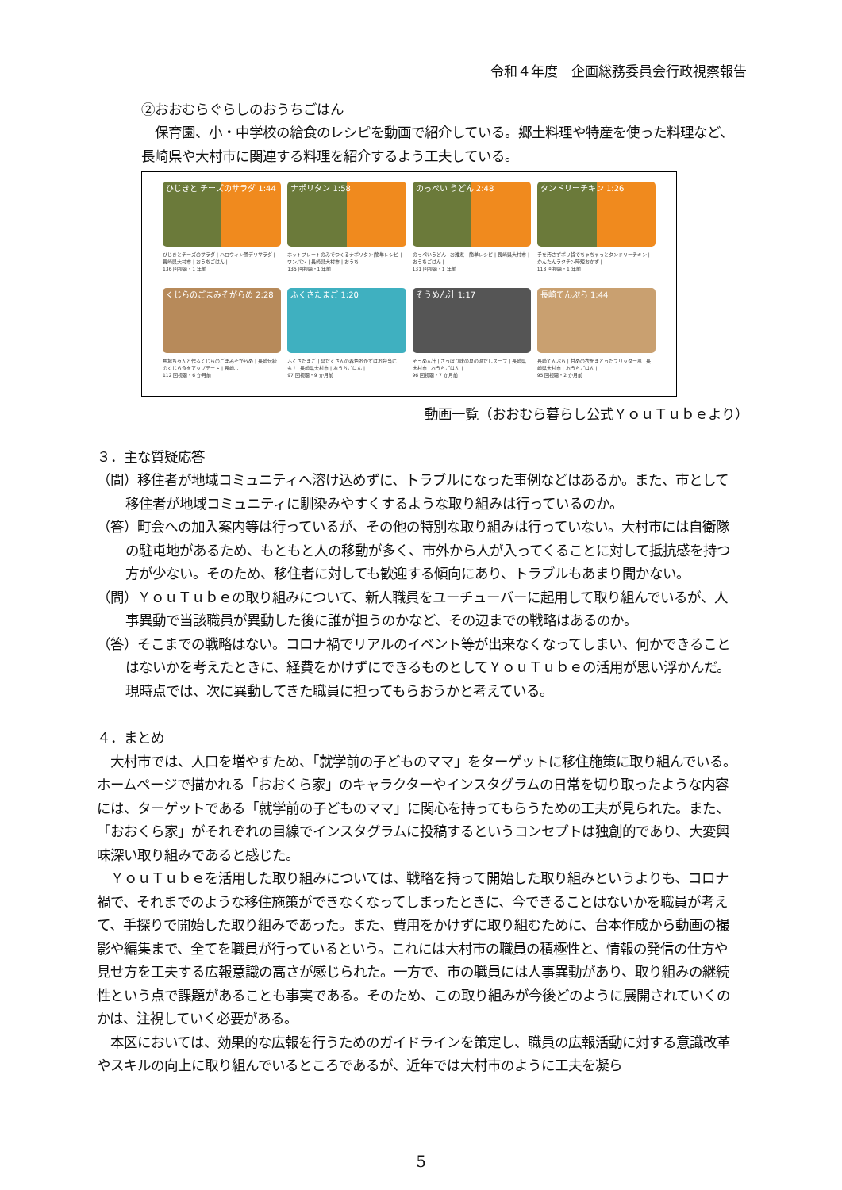令和４年度　企画総務委員会行政視察報告
②おおむらぐらしのおうちごはん
　保育園、小・中学校の給食のレシピを動画で紹介している。郷土料理や特産を使った料理など、長崎県や大村市に関連する料理を紹介するよう工夫している。
ひじきと チーズのサラダ 1:44
ひじきとチーズのサラダ | ハロウィン風デリサラダ | 長崎県大村市 | おうちごはん |
136 回視聴・1 年前
ナポリタン 1:58
ホットプレートのみでつくるナポリタン|簡単レシピ | ワンパン | 長崎県大村市 | おうち...
135 回視聴・1 年前
のっぺい うどん 2:48
のっぺいうどん | お雑煮 | 簡単レシピ | 長崎県大村市 | おうちごはん |
131 回視聴・1 年前
タンドリーチキン 1:26
手を汚さずポリ袋でちゃちゃっとタンドリーチキン | かんたんラクチン時短おかず | ...
113 回視聴・1 年前
くじらのごまみそがらめ 2:28
馬場ちゃんと作るくじらのごまみそがらめ | 長崎伝統のくじら食をアップデート | 長崎...
112 回視聴・6 か月前
ふくさたまご 1:20
ふくさたまご | 具だくさんの春色おかずはお弁当にも！| 長崎県大村市 | おうちごはん |
97 回視聴・9 か月前
そうめん汁 1:17
そうめん汁 | さっぱり味の夏の温だしスープ | 長崎県大村市 | おうちごはん |
96 回視聴・7 か月前
長崎てんぷら 1:44
長崎てんぷら | 甘めの衣をまとったフリッター風 | 長崎県大村市 | おうちごはん |
95 回視聴・2 か月前
動画一覧（おおむら暮らし公式ＹｏｕＴｕｂｅより）
３．主な質疑応答
（問）移住者が地域コミュニティへ溶け込めずに、トラブルになった事例などはあるか。また、市として移住者が地域コミュニティに馴染みやすくするような取り組みは行っているのか。
（答）町会への加入案内等は行っているが、その他の特別な取り組みは行っていない。大村市には自衛隊の駐屯地があるため、もともと人の移動が多く、市外から人が入ってくることに対して抵抗感を持つ方が少ない。そのため、移住者に対しても歓迎する傾向にあり、トラブルもあまり聞かない。
（問）ＹｏｕＴｕｂｅの取り組みについて、新人職員をユーチューバーに起用して取り組んでいるが、人事異動で当該職員が異動した後に誰が担うのかなど、その辺までの戦略はあるのか。
（答）そこまでの戦略はない。コロナ禍でリアルのイベント等が出来なくなってしまい、何かできることはないかを考えたときに、経費をかけずにできるものとしてＹｏｕＴｕｂｅの活用が思い浮かんだ。現時点では、次に異動してきた職員に担ってもらおうかと考えている。
４．まとめ
　大村市では、人口を増やすため、「就学前の子どものママ」をターゲットに移住施策に取り組んでいる。ホームページで描かれる「おおくら家」のキャラクターやインスタグラムの日常を切り取ったような内容には、ターゲットである「就学前の子どものママ」に関心を持ってもらうための工夫が見られた。また、「おおくら家」がそれぞれの目線でインスタグラムに投稿するというコンセプトは独創的であり、大変興味深い取り組みであると感じた。
　ＹｏｕＴｕｂｅを活用した取り組みについては、戦略を持って開始した取り組みというよりも、コロナ禍で、それまでのような移住施策ができなくなってしまったときに、今できることはないかを職員が考えて、手探りで開始した取り組みであった。また、費用をかけずに取り組むために、台本作成から動画の撮影や編集まで、全てを職員が行っているという。これには大村市の職員の積極性と、情報の発信の仕方や見せ方を工夫する広報意識の高さが感じられた。一方で、市の職員には人事異動があり、取り組みの継続性という点で課題があることも事実である。そのため、この取り組みが今後どのように展開されていくのかは、注視していく必要がある。
　本区においては、効果的な広報を行うためのガイドラインを策定し、職員の広報活動に対する意識改革やスキルの向上に取り組んでいるところであるが、近年では大村市のように工夫を凝ら
5